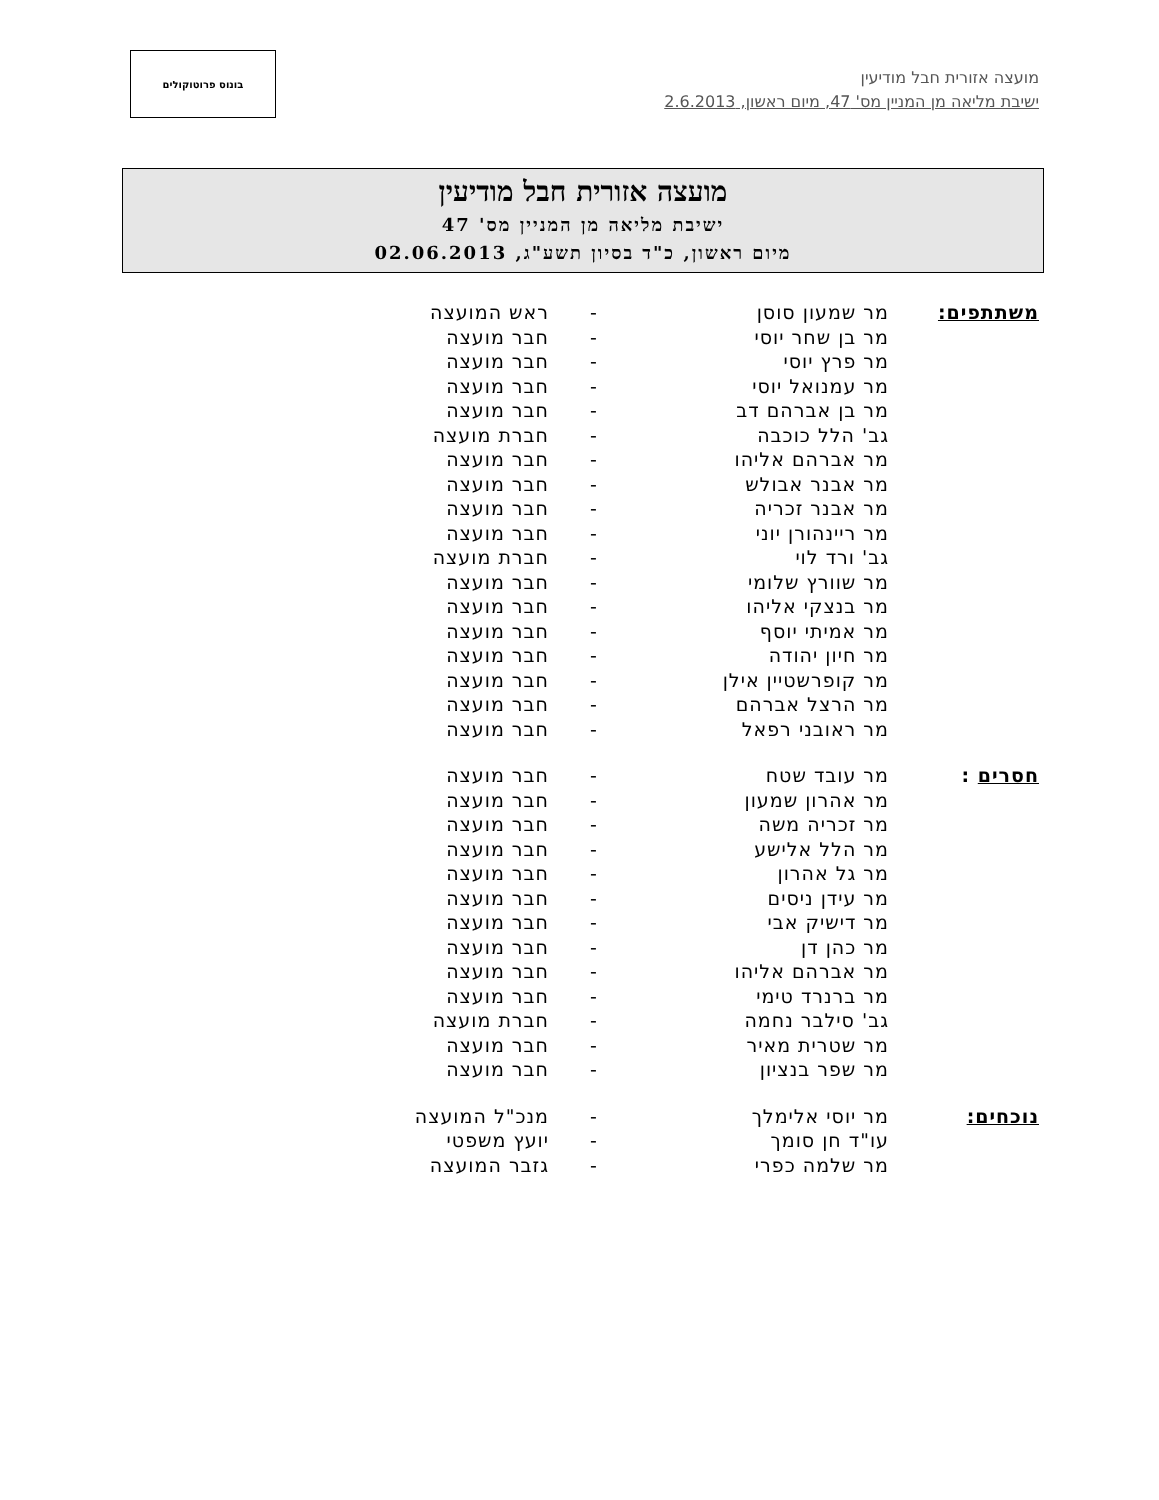מועצה אזורית חבל מודיעין
ישיבת מליאה מן המניין מס' 47, מיום ראשון, 2.6.2013
בונוס פרוטוקולים
מועצה אזורית חבל מודיעין
ישיבת מליאה מן המניין מס' 47
מיום ראשון, כ"ד בסיון תשע"ג, 02.06.2013
| משתתפים: | מר שמעון סוסן | - | ראש המועצה |
| | מר בן שחר יוסי | - | חבר מועצה |
| | מר פרץ יוסי | - | חבר מועצה |
| | מר עמנואל יוסי | - | חבר מועצה |
| | מר בן אברהם דב | - | חבר מועצה |
| | גב' הלל כוכבה | - | חברת מועצה |
| | מר אברהם אליהו | - | חבר מועצה |
| | מר אבנר אבולש | - | חבר מועצה |
| | מר אבנר זכריה | - | חבר מועצה |
| | מר ריינהורן יוני | - | חבר מועצה |
| | גב' ורד לוי | - | חברת מועצה |
| | מר שוורץ שלומי | - | חבר מועצה |
| | מר בנצקי אליהו | - | חבר מועצה |
| | מר אמיתי יוסף | - | חבר מועצה |
| | מר חיון יהודה | - | חבר מועצה |
| | מר קופרשטיין אילן | - | חבר מועצה |
| | מר הרצל אברהם | - | חבר מועצה |
| | מר ראובני רפאל | - | חבר מועצה |
| חסרים : | מר עובד שטח | - | חבר מועצה |
| | מר אהרון שמעון | - | חבר מועצה |
| | מר זכריה משה | - | חבר מועצה |
| | מר הלל אלישע | - | חבר מועצה |
| | מר גל אהרון | - | חבר מועצה |
| | מר עידן ניסים | - | חבר מועצה |
| | מר דישיק אבי | - | חבר מועצה |
| | מר כהן דן | - | חבר מועצה |
| | מר אברהם אליהו | - | חבר מועצה |
| | מר ברנרד טימי | - | חבר מועצה |
| | גב' סילבר נחמה | - | חברת מועצה |
| | מר שטרית מאיר | - | חבר מועצה |
| | מר שפר בנציון | - | חבר מועצה |
| נוכחים: | מר יוסי אלימלך | - | מנכ"ל המועצה |
| | עו"ד חן סומך | - | יועץ משפטי |
| | מר שלמה כפרי | - | גזבר המועצה |